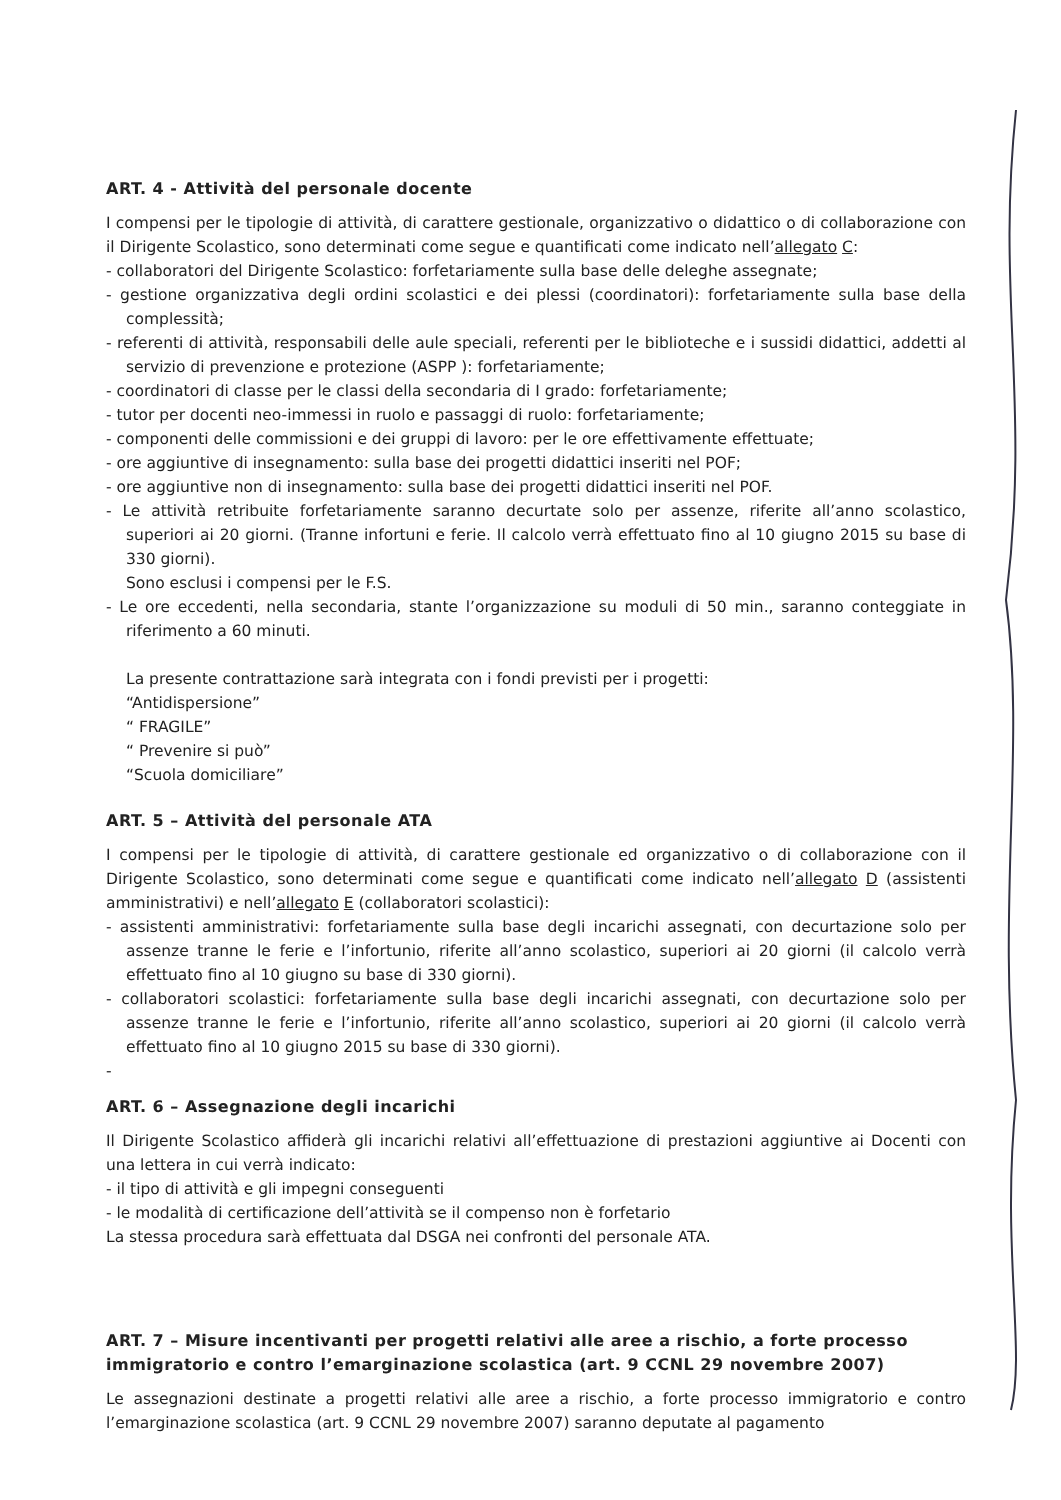ART. 4 - Attività del personale docente
I compensi per le tipologie di attività, di carattere gestionale, organizzativo o didattico o di collaborazione con il Dirigente Scolastico, sono determinati come segue e quantificati come indicato nell’allegato C:
- collaboratori del Dirigente Scolastico: forfetariamente sulla base delle deleghe assegnate;
- gestione organizzativa degli ordini scolastici e dei plessi (coordinatori): forfetariamente sulla base della complessità;
- referenti di attività, responsabili delle aule speciali, referenti per le biblioteche e i sussidi didattici, addetti al servizio di prevenzione e protezione (ASPP ): forfetariamente;
- coordinatori di classe per le classi della secondaria di I grado: forfetariamente;
- tutor per docenti neo-immessi in ruolo e passaggi di ruolo: forfetariamente;
- componenti delle commissioni e dei gruppi di lavoro: per le ore effettivamente effettuate;
- ore aggiuntive di insegnamento: sulla base dei progetti didattici inseriti nel POF;
- ore aggiuntive non di insegnamento: sulla base dei progetti didattici inseriti nel POF.
- Le attività retribuite forfetariamente saranno decurtate solo per assenze, riferite all’anno scolastico, superiori ai 20 giorni. (Tranne infortuni e ferie. Il calcolo verrà effettuato fino al 10 giugno 2015 su base di 330 giorni).
Sono esclusi i compensi per le F.S.
- Le ore eccedenti, nella secondaria, stante l’organizzazione su moduli di 50 min., saranno conteggiate in riferimento a 60 minuti.
La presente contrattazione sarà integrata con i fondi previsti per i progetti:
“Antidispersione”
“ FRAGILE”
“ Prevenire si può”
“Scuola domiciliare”
ART. 5 – Attività del personale ATA
I compensi per le tipologie di attività, di carattere gestionale ed organizzativo o di collaborazione con il Dirigente Scolastico, sono determinati come segue e quantificati come indicato nell’allegato D (assistenti amministrativi) e nell’allegato E (collaboratori scolastici):
- assistenti amministrativi: forfetariamente sulla base degli incarichi assegnati, con decurtazione solo per assenze tranne le ferie e l’infortunio, riferite all’anno scolastico, superiori ai 20 giorni (il calcolo verrà effettuato fino al 10 giugno su base di 330 giorni).
- collaboratori scolastici: forfetariamente sulla base degli incarichi assegnati, con decurtazione solo per assenze tranne le ferie e l’infortunio, riferite all’anno scolastico, superiori ai 20 giorni (il calcolo verrà effettuato fino al 10 giugno 2015 su base di 330 giorni).
-
ART. 6 – Assegnazione degli incarichi
Il Dirigente Scolastico affiderà gli incarichi relativi all’effettuazione di prestazioni aggiuntive ai Docenti con una lettera in cui verrà indicato:
- il tipo di attività e gli impegni conseguenti
- le modalità di certificazione dell’attività se il compenso non è forfetario
La stessa procedura sarà effettuata dal DSGA nei confronti del personale ATA.
ART. 7 – Misure incentivanti per progetti relativi alle aree a rischio, a forte processo immigratorio e contro l’emarginazione scolastica (art. 9 CCNL 29 novembre 2007)
Le assegnazioni destinate a progetti relativi alle aree a rischio, a forte processo immigratorio e contro l’emarginazione scolastica (art. 9 CCNL 29 novembre 2007) saranno deputate al pagamento